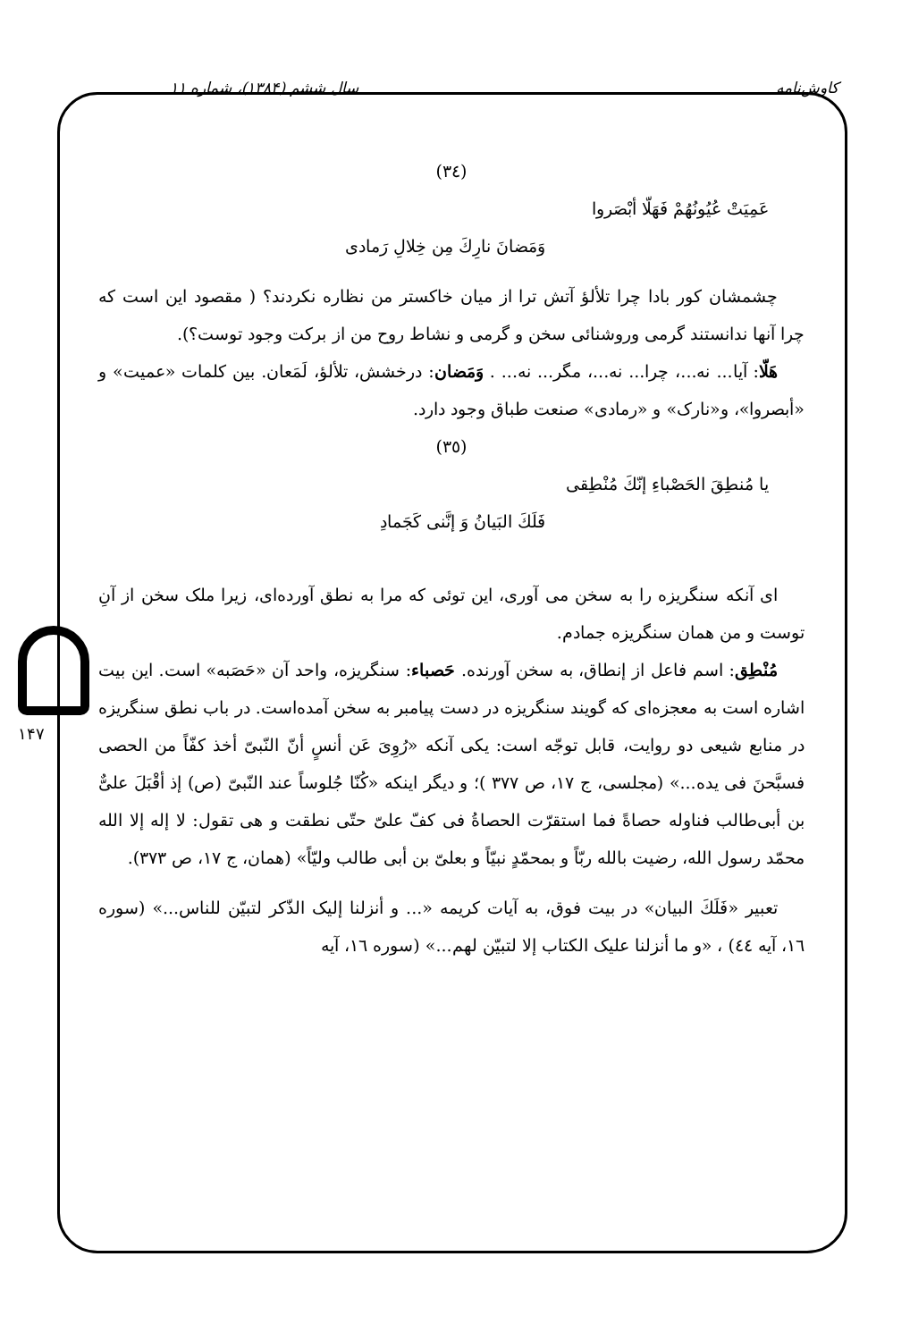کاوش‌نامه سال ششم (۱۳۸۴)، شماره ۱۱
۱۴۷
(٣٤)
عَمِيَتْ عُيُونُهُمْ فَهَلّا أبْصَروا
وَمَضانَ نارِكَ مِن خِلالِ رَمادی
چشمشان کور بادا چرا تلألؤ آتش ترا از میان خاکستر من نظاره نکردند؟ ( مقصود این است که چرا آنها ندانستند گرمی وروشنائی سخن و گرمی و نشاط روح من از برکت وجود توست؟).
هَلّا: آیا... نه...، چرا... نه...، مگر... نه... . وَمَضان: درخشش، تلألؤ، لَمَعان. بین کلمات «عمیت» و «أبصروا»، و«نارک» و «رمادی» صنعت طباق وجود دارد.
(٣٥)
يا مُنطِقَ الحَصْباءِ إنّكَ مُنْطِقی
فَلَكَ البَيانُ وَ إنَّنی كَجَمادِ
ای آنکه سنگریزه را به سخن می آوری، این توئی که مرا به نطق آورده‌ای، زیرا ملک سخن از آنِ توست و من همان سنگریزه جمادم.
مُنْطِق: اسم فاعل از إنطاق، به سخن آورنده. حَصباء: سنگریزه، واحد آن «حَصَبه» است. این بیت اشاره است به معجزه‌ای که گویند سنگریزه در دست پیامبر به سخن آمده‌است. در باب نطق سنگریزه در منابع شیعی دو روایت، قابل توجّه است: یکی آنکه «رُوِیَ عَن أنسٍ أنّ النّبیّ أخذ كفّاً من الحصى فسبَّحنَ فی یده...» (مجلسی، ج ١٧، ص ٣٧٧ )؛ و دیگر اینکه «كُنّا جُلوساً عند النّبیّ (ص) إذ أقْبَلَ علیٌّ بن أبی‌طالب فناوله حصاةً فما استقرّت الحصاةُ فی كفّ علیّ حتّی نطقت و هی تقول: لا إله إلا الله محمّد رسول الله، رضیت بالله ربّاً و بمحمّدٍ نبیّاً و بعلیّ بن أبی طالب ولیّاً» (همان، ج ١٧، ص ٣٧٣).
تعبیر «فَلَكَ البیان» در بیت فوق، به آیات کریمه «... و أنزلنا إلیک الذّكر لتبیّن للناس...» (سوره ١٦، آیه ٤٤) ، «و ما أنزلنا علیک الکتاب إلا لتبیّن لهم...» (سوره ١٦، آیه